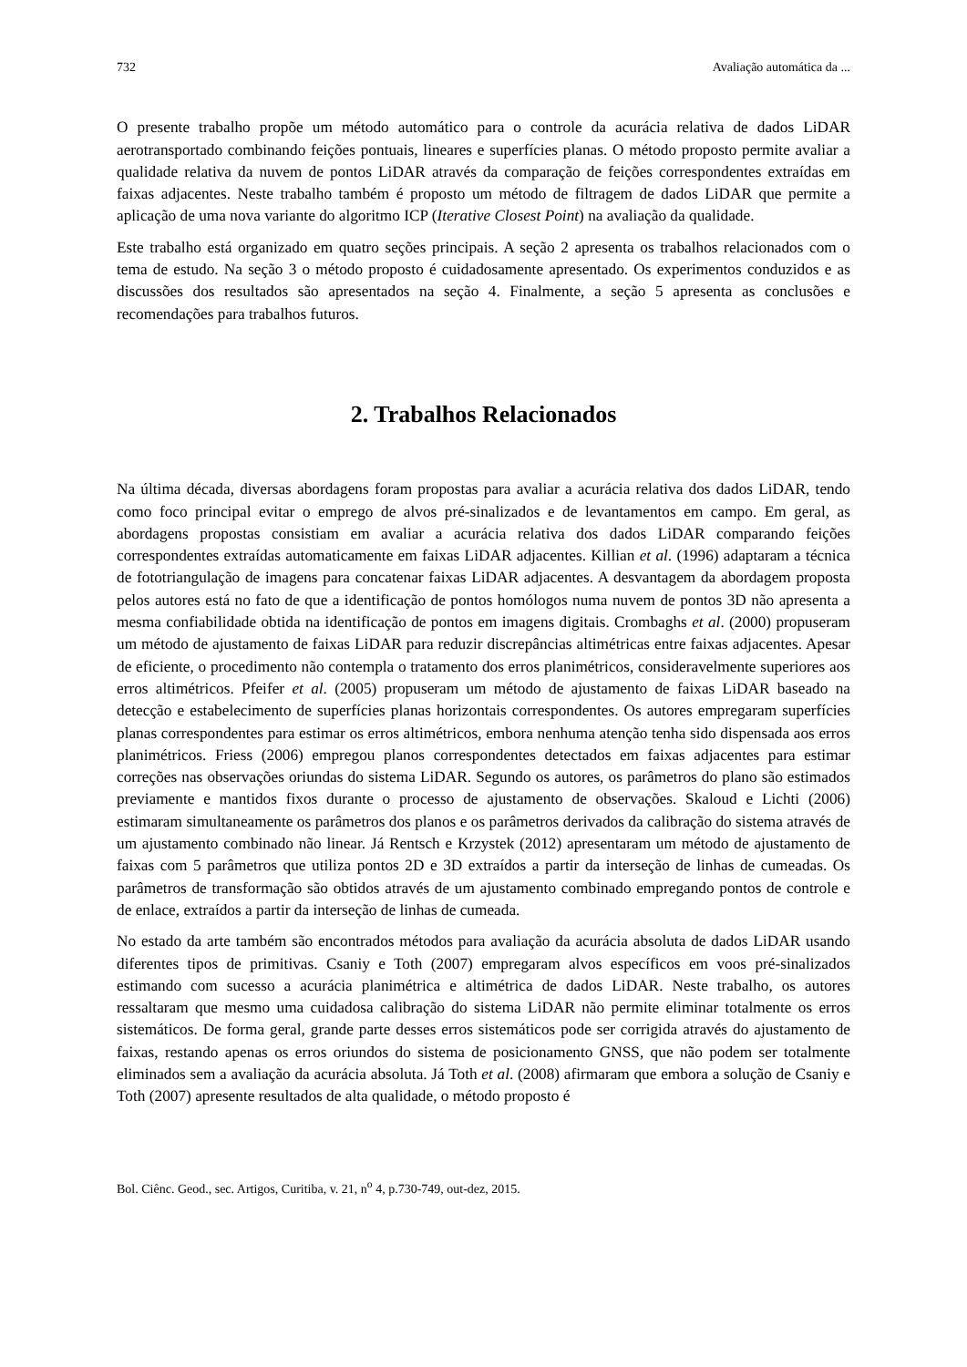732 Avaliação automática da ...
O presente trabalho propõe um método automático para o controle da acurácia relativa de dados LiDAR aerotransportado combinando feições pontuais, lineares e superfícies planas. O método proposto permite avaliar a qualidade relativa da nuvem de pontos LiDAR através da comparação de feições correspondentes extraídas em faixas adjacentes. Neste trabalho também é proposto um método de filtragem de dados LiDAR que permite a aplicação de uma nova variante do algoritmo ICP (Iterative Closest Point) na avaliação da qualidade.
Este trabalho está organizado em quatro seções principais. A seção 2 apresenta os trabalhos relacionados com o tema de estudo. Na seção 3 o método proposto é cuidadosamente apresentado. Os experimentos conduzidos e as discussões dos resultados são apresentados na seção 4. Finalmente, a seção 5 apresenta as conclusões e recomendações para trabalhos futuros.
2. Trabalhos Relacionados
Na última década, diversas abordagens foram propostas para avaliar a acurácia relativa dos dados LiDAR, tendo como foco principal evitar o emprego de alvos pré-sinalizados e de levantamentos em campo. Em geral, as abordagens propostas consistiam em avaliar a acurácia relativa dos dados LiDAR comparando feições correspondentes extraídas automaticamente em faixas LiDAR adjacentes. Killian et al. (1996) adaptaram a técnica de fototriangulação de imagens para concatenar faixas LiDAR adjacentes. A desvantagem da abordagem proposta pelos autores está no fato de que a identificação de pontos homólogos numa nuvem de pontos 3D não apresenta a mesma confiabilidade obtida na identificação de pontos em imagens digitais. Crombaghs et al. (2000) propuseram um método de ajustamento de faixas LiDAR para reduzir discrepâncias altimétricas entre faixas adjacentes. Apesar de eficiente, o procedimento não contempla o tratamento dos erros planimétricos, consideravelmente superiores aos erros altimétricos. Pfeifer et al. (2005) propuseram um método de ajustamento de faixas LiDAR baseado na detecção e estabelecimento de superfícies planas horizontais correspondentes. Os autores empregaram superfícies planas correspondentes para estimar os erros altimétricos, embora nenhuma atenção tenha sido dispensada aos erros planimétricos. Friess (2006) empregou planos correspondentes detectados em faixas adjacentes para estimar correções nas observações oriundas do sistema LiDAR. Segundo os autores, os parâmetros do plano são estimados previamente e mantidos fixos durante o processo de ajustamento de observações. Skaloud e Lichti (2006) estimaram simultaneamente os parâmetros dos planos e os parâmetros derivados da calibração do sistema através de um ajustamento combinado não linear. Já Rentsch e Krzystek (2012) apresentaram um método de ajustamento de faixas com 5 parâmetros que utiliza pontos 2D e 3D extraídos a partir da interseção de linhas de cumeadas. Os parâmetros de transformação são obtidos através de um ajustamento combinado empregando pontos de controle e de enlace, extraídos a partir da interseção de linhas de cumeada.
No estado da arte também são encontrados métodos para avaliação da acurácia absoluta de dados LiDAR usando diferentes tipos de primitivas. Csaniy e Toth (2007) empregaram alvos específicos em voos pré-sinalizados estimando com sucesso a acurácia planimétrica e altimétrica de dados LiDAR. Neste trabalho, os autores ressaltaram que mesmo uma cuidadosa calibração do sistema LiDAR não permite eliminar totalmente os erros sistemáticos. De forma geral, grande parte desses erros sistemáticos pode ser corrigida através do ajustamento de faixas, restando apenas os erros oriundos do sistema de posicionamento GNSS, que não podem ser totalmente eliminados sem a avaliação da acurácia absoluta. Já Toth et al. (2008) afirmaram que embora a solução de Csaniy e Toth (2007) apresente resultados de alta qualidade, o método proposto é
Bol. Ciênc. Geod., sec. Artigos, Curitiba, v. 21, n<sup>o</sup> 4, p.730-749, out-dez, 2015.